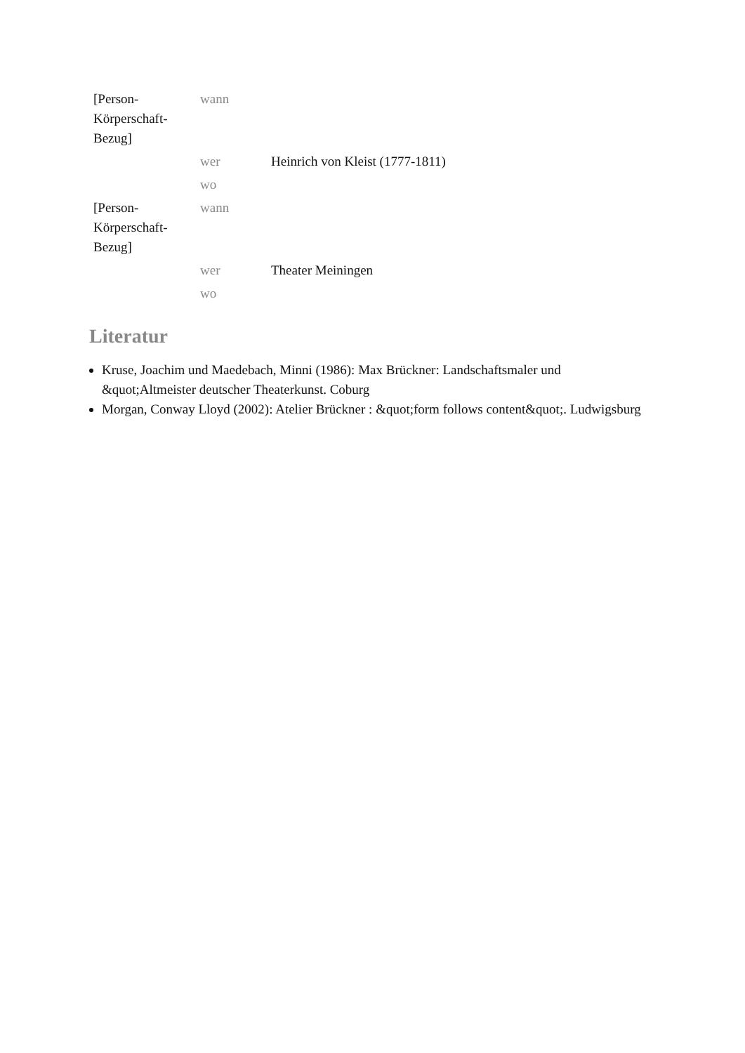| [Person- Körperschaft- Bezug] | wann | |
| | wer | Heinrich von Kleist (1777-1811) |
| | wo | |
| [Person- Körperschaft- Bezug] | wann | |
| | wer | Theater Meiningen |
| | wo | |
Literatur
Kruse, Joachim und Maedebach, Minni (1986): Max Brückner: Landschaftsmaler und &quot;Altmeister deutscher Theaterkunst. Coburg
Morgan, Conway Lloyd (2002): Atelier Brückner : &quot;form follows content&quot;. Ludwigsburg